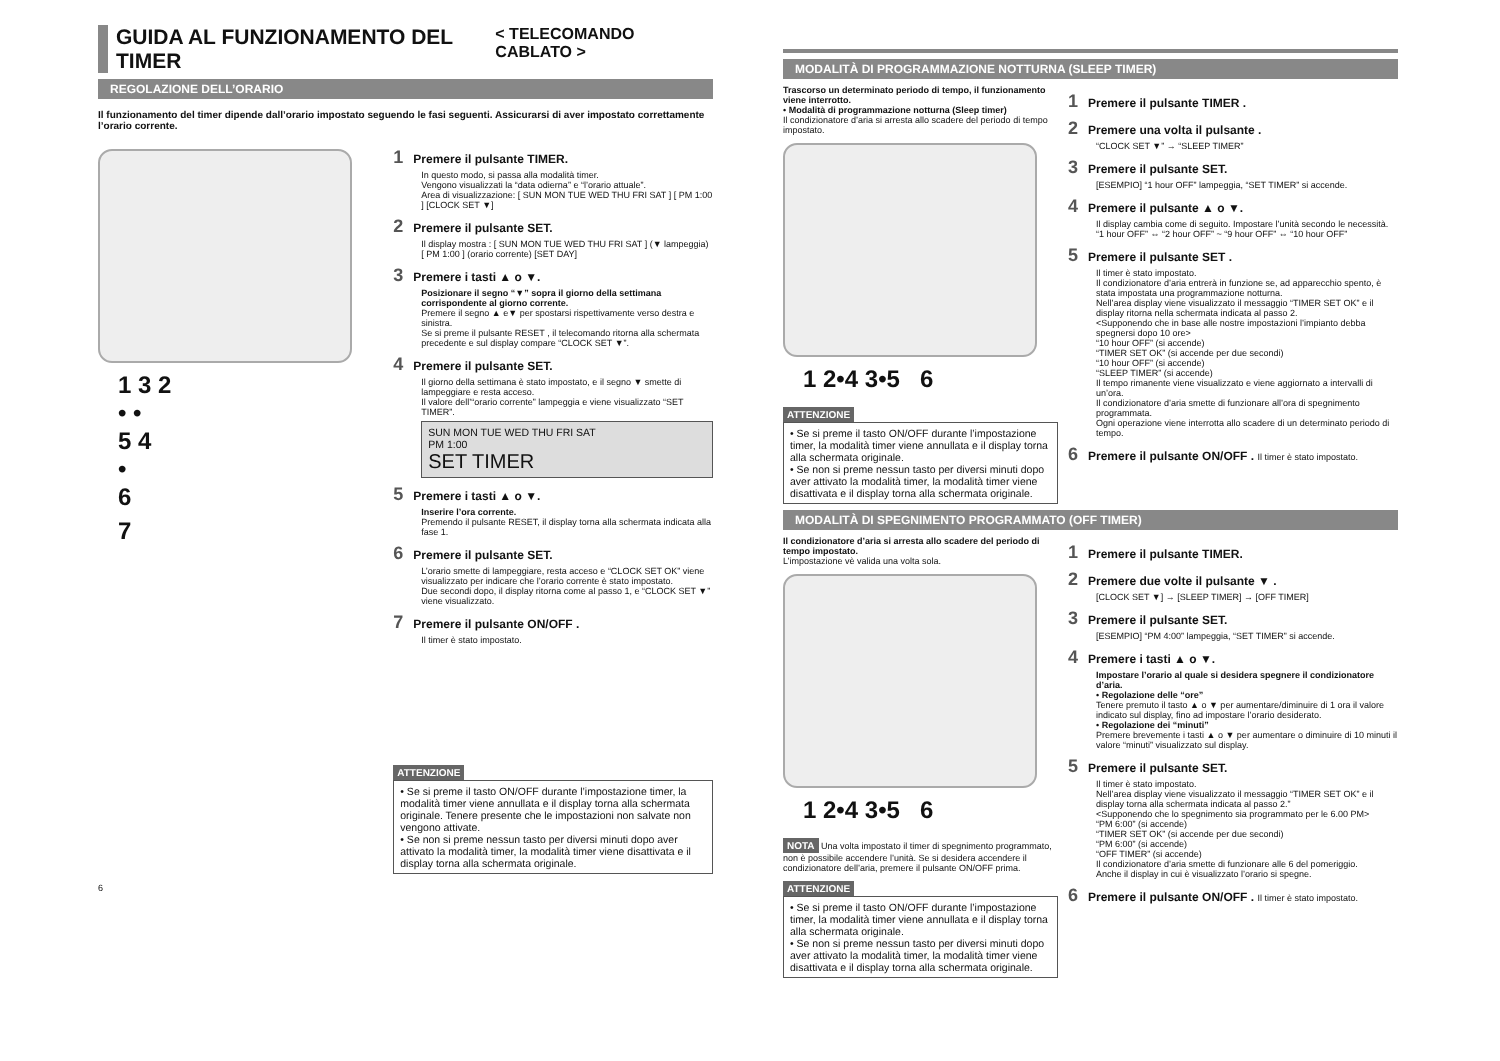GUIDA AL FUNZIONAMENTO DEL TIMER < TELECOMANDO CABLATO >
REGOLAZIONE DELL’ORARIO
Il funzionamento del timer dipende dall’orario impostato seguendo le fasi seguenti. Assicurarsi di aver impostato correttamente l’orario corrente.
1 3 2
• •
5 4
•
6
7
1 Premere il pulsante TIMER.
In questo modo, si passa alla modalità timer.
Vengono visualizzati la “data odierna” e “l’orario attuale”.
Area di visualizzazione: [ SUN MON TUE WED THU FRI SAT ] [ PM 1:00 ] [CLOCK SET ▼]
2 Premere il pulsante SET.
Il display mostra : [ SUN MON TUE WED THU FRI SAT ] (▼ lampeggia) [ PM 1:00 ] (orario corrente) [SET DAY]
3 Premere i tasti ▲ o ▼.
Posizionare il segno “▼” sopra il giorno della settimana corrispondente al giorno corrente.
Premere il segno ▲ e▼ per spostarsi rispettivamente verso destra e sinistra.
Se si preme il pulsante RESET , il telecomando ritorna alla schermata precedente e sul display compare “CLOCK SET ▼”.
4 Premere il pulsante SET.
Il giorno della settimana è stato impostato, e il segno ▼ smette di lampeggiare e resta acceso.
Il valore dell’“orario corrente” lampeggia e viene visualizzato “SET TIMER”.
SUN MON TUE WED THU FRI SAT
PM 1:00
SET TIMER
5 Premere i tasti ▲ o ▼.
Inserire l’ora corrente.
Premendo il pulsante RESET, il display torna alla schermata indicata alla fase 1.
6 Premere il pulsante SET.
L’orario smette di lampeggiare, resta acceso e “CLOCK SET OK” viene visualizzato per indicare che l’orario corrente è stato impostato.
Due secondi dopo, il display ritorna come al passo 1, e “CLOCK SET ▼” viene visualizzato.
7 Premere il pulsante ON/OFF .
Il timer è stato impostato.
ATTENZIONE
• Se si preme il tasto ON/OFF durante l’impostazione timer, la modalità timer viene annullata e il display torna alla schermata originale. Tenere presente che le impostazioni non salvate non vengono attivate.
• Se non si preme nessun tasto per diversi minuti dopo aver attivato la modalità timer, la modalità timer viene disattivata e il display torna alla schermata originale.
6
MODALITÀ DI PROGRAMMAZIONE NOTTURNA (SLEEP TIMER)
Trascorso un determinato periodo di tempo, il funzionamento viene interrotto.
• Modalità di programmazione notturna (Sleep timer)
Il condizionatore d’aria si arresta allo scadere del periodo di tempo impostato.
1 2•4 3•5 6
ATTENZIONE
• Se si preme il tasto ON/OFF durante l’impostazione timer, la modalità timer viene annullata e il display torna alla schermata originale.
• Se non si preme nessun tasto per diversi minuti dopo aver attivato la modalità timer, la modalità timer viene disattivata e il display torna alla schermata originale.
1 Premere il pulsante TIMER .
2 Premere una volta il pulsante .
“CLOCK SET ▼” → “SLEEP TIMER”
3 Premere il pulsante SET.
[ESEMPIO] “1 hour OFF” lampeggia, “SET TIMER” si accende.
4 Premere il pulsante ▲ o ▼.
Il display cambia come di seguito. Impostare l’unità secondo le necessità.
“1 hour OFF” ⇔ “2 hour OFF” ~ “9 hour OFF” ⇔ “10 hour OFF”
5 Premere il pulsante SET .
Il timer è stato impostato.
Il condizionatore d’aria entrerà in funzione se, ad apparecchio spento, è stata impostata una programmazione notturna.
Nell’area display viene visualizzato il messaggio “TIMER SET OK” e il display ritorna nella schermata indicata al passo 2.
<Supponendo che in base alle nostre impostazioni l’impianto debba spegnersi dopo 10 ore>
“10 hour OFF” (si accende)
“TIMER SET OK” (si accende per due secondi)
“10 hour OFF” (si accende)
“SLEEP TIMER” (si accende)
Il tempo rimanente viene visualizzato e viene aggiornato a intervalli di un’ora.
Il condizionatore d’aria smette di funzionare all’ora di spegnimento programmata.
Ogni operazione viene interrotta allo scadere di un determinato periodo di tempo.
6 Premere il pulsante ON/OFF . Il timer è stato impostato.
MODALITÀ DI SPEGNIMENTO PROGRAMMATO (OFF TIMER)
Il condizionatore d’aria si arresta allo scadere del periodo di tempo impostato.
L’impostazione vè valida una volta sola.
1 2•4 3•5 6
NOTA Una volta impostato il timer di spegnimento programmato, non è possibile accendere l’unità. Se si desidera accendere il condizionatore dell’aria, premere il pulsante ON/OFF prima.
ATTENZIONE
• Se si preme il tasto ON/OFF durante l’impostazione timer, la modalità timer viene annullata e il display torna alla schermata originale.
• Se non si preme nessun tasto per diversi minuti dopo aver attivato la modalità timer, la modalità timer viene disattivata e il display torna alla schermata originale.
1 Premere il pulsante TIMER.
2 Premere due volte il pulsante ▼ .
[CLOCK SET ▼] → [SLEEP TIMER] → [OFF TIMER]
3 Premere il pulsante SET.
[ESEMPIO] “PM 4:00” lampeggia, “SET TIMER” si accende.
4 Premere i tasti ▲ o ▼.
Impostare l’orario al quale si desidera spegnere il condizionatore d’aria.
• Regolazione delle “ore”
Tenere premuto il tasto ▲ o ▼ per aumentare/diminuire di 1 ora il valore indicato sul display, fino ad impostare l’orario desiderato.
• Regolazione dei “minuti”
Premere brevemente i tasti ▲ o ▼ per aumentare o diminuire di 10 minuti il valore “minuti” visualizzato sul display.
5 Premere il pulsante SET.
Il timer è stato impostato.
Nell’area display viene visualizzato il messaggio “TIMER SET OK” e il display torna alla schermata indicata al passo 2.”
<Supponendo che lo spegnimento sia programmato per le 6.00 PM>
“PM 6:00” (si accende)
“TIMER SET OK” (si accende per due secondi)
“PM 6:00” (si accende)
“OFF TIMER” (si accende)
Il condizionatore d’aria smette di funzionare alle 6 del pomeriggio.
Anche il display in cui è visualizzato l’orario si spegne.
6 Premere il pulsante ON/OFF . Il timer è stato impostato.